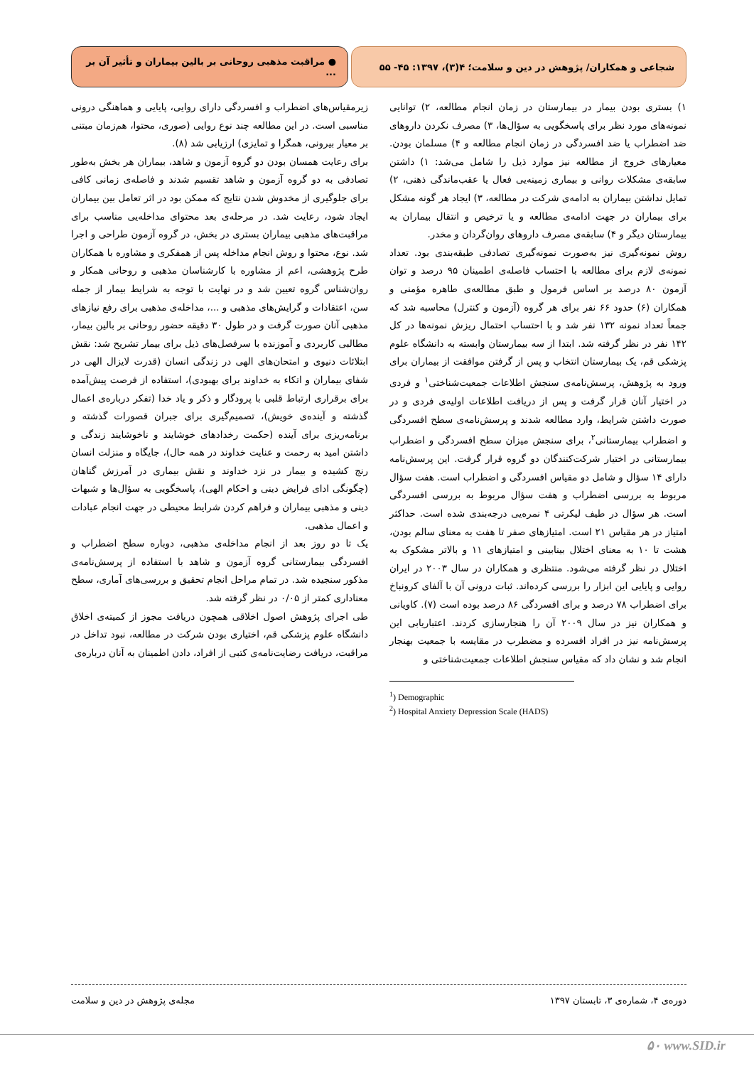شجاعی و همکاران/ پژوهش در دین و سلامت؛ ۴(۳)، ۱۳۹۷: ۴۵- ۵۵ ● مراقبت مذهبی روحانی بر بالین بیماران و تأثیر آن بر ...
۱) بستری بودن بیمار در بیمارستان در زمان انجام مطالعه، ۲) توانایی نمونه‌های مورد نظر برای پاسخگویی به سؤال‌ها، ۳) مصرف نکردن داروهای ضد اضطراب یا ضد افسردگی در زمان انجام مطالعه و ۴) مسلمان بودن. معیارهای خروج از مطالعه نیز موارد ذیل را شامل می‌شد: ۱) داشتن سابقه‌ی مشکلات روانی و بیماری زمینه‌یی فعال یا عقب‌ماندگی ذهنی، ۲) تمایل نداشتن بیماران به ادامه‌ی شرکت در مطالعه، ۳) ایجاد هر گونه مشکل برای بیماران در جهت ادامه‌ی مطالعه و یا ترخیص و انتقال بیماران به بیمارستان دیگر و ۴) سابقه‌ی مصرف داروهای روان‌گردان و مخدر.
روش نمونه‌گیری نیز به‌صورت نمونه‌گیری تصادفی طبقه‌بندی بود. تعداد نمونه‌ی لازم برای مطالعه با احتساب فاصله‌ی اطمینان ۹۵ درصد و توان آزمون ۸۰ درصد بر اساس فرمول و طبق مطالعه‌ی طاهره مؤمنی و همکاران (۶) حدود ۶۶ نفر برای هر گروه (آزمون و کنترل) محاسبه شد که جمعاً تعداد نمونه ۱۳۲ نفر شد و با احتساب احتمال ریزش نمونه‌ها در کل ۱۴۲ نفر در نظر گرفته شد. ابتدا از سه بیمارستان وابسته به دانشگاه علوم پزشکی قم، یک بیمارستان انتخاب و پس از گرفتن موافقت از بیماران برای ورود به پژوهش، پرسش‌نامه‌ی سنجش اطلاعات جمعیت‌شناختی<sup>۱</sup> و فردی در اختیار آنان قرار گرفت و پس از دریافت اطلاعات اولیه‌ی فردی و در صورت داشتن شرایط، وارد مطالعه شدند و پرسش‌نامه‌ی سطح افسردگی و اضطراب بیمارستانی<sup>۲</sup>، برای سنجش میزان سطح افسردگی و اضطراب بیمارستانی در اختیار شرکت‌کنندگان دو گروه قرار گرفت. این پرسش‌نامه دارای ۱۴ سؤال و شامل دو مقیاس افسردگی و اضطراب است. هفت سؤال مربوط به بررسی اضطراب و هفت سؤال مربوط به بررسی افسردگی است. هر سؤال در طیف لیکرتی ۴ نمره‌یی درجه‌بندی شده است. حداکثر امتیاز در هر مقیاس ۲۱ است. امتیازهای صفر تا هفت به معنای سالم بودن، هشت تا ۱۰ به معنای اختلال بینابینی و امتیازهای ۱۱ و بالاتر مشکوک به اختلال در نظر گرفته می‌شود. منتظری و همکاران در سال ۲۰۰۳ در ایران روایی و پایایی این ابزار را بررسی کرده‌اند. ثبات درونی آن با آلفای کرونباخ برای اضطراب ۷۸ درصد و برای افسردگی ۸۶ درصد بوده است (۷). کاویانی و همکاران نیز در سال ۲۰۰۹ آن را هنجارسازی کردند. اعتباریابی این پرسش‌نامه نیز در افراد افسرده و مضطرب در مقایسه با جمعیت بهنجار انجام شد و نشان داد که مقیاس سنجش اطلاعات جمعیت‌شناختی و
<sup>1</sup>) Demographic
<sup>2</sup>) Hospital Anxiety Depression Scale (HADS)
زیرمقیاس‌های اضطراب و افسردگی دارای روایی، پایایی و هماهنگی درونی مناسبی است. در این مطالعه چند نوع روایی (صوری، محتوا، هم‌زمان مبتنی بر معیار بیرونی، همگرا و تمایزی) ارزیابی شد (۸).
برای رعایت همسان بودن دو گروه آزمون و شاهد، بیماران هر بخش به‌طور تصادفی به دو گروه آزمون و شاهد تقسیم شدند و فاصله‌ی زمانی کافی برای جلوگیری از مخدوش شدن نتایج که ممکن بود در اثر تعامل بین بیماران ایجاد شود، رعایت شد. در مرحله‌ی بعد محتوای مداخله‌یی مناسب برای مراقبت‌های مذهبی بیماران بستری در بخش، در گروه آزمون طراحی و اجرا شد. نوع، محتوا و روش انجام مداخله پس از همفکری و مشاوره با همکاران طرح پژوهشی، اعم از مشاوره با کارشناسان مذهبی و روحانی همکار و روان‌شناس گروه تعیین شد و در نهایت با توجه به شرایط بیمار از جمله سن، اعتقادات و گرایش‌های مذهبی و ...، مداخله‌ی مذهبی برای رفع نیازهای مذهبی آنان صورت گرفت و در طول ۳۰ دقیقه حضور روحانی بر بالین بیمار، مطالبی کاربردی و آموزنده با سرفصل‌های ذیل برای بیمار تشریح شد: نقش ابتلائات دنیوی و امتحان‌های الهی در زندگی انسان (قدرت لایزال الهی در شفای بیماران و اتکاء به خداوند برای بهبودی)، استفاده از فرصت پیش‌آمده برای برقراری ارتباط قلبی با پرودگار و ذکر و یاد خدا (تفکر درباره‌ی اعمال گذشته و آینده‌ی خویش)، تصمیم‌گیری برای جبران قصورات گذشته و برنامه‌ریزی برای آینده (حکمت رخدادهای خوشایند و ناخوشایند زندگی و داشتن امید به رحمت و عنایت خداوند در همه حال)، جایگاه و منزلت انسان رنج کشیده و بیمار در نزد خداوند و نقش بیماری در آمرزش گناهان (چگونگی ادای فرایض دینی و احکام الهی)، پاسخگویی به سؤال‌ها و شبهات دینی و مذهبی بیماران و فراهم کردن شرایط محیطی در جهت انجام عبادات و اعمال مذهبی.
یک تا دو روز بعد از انجام مداخله‌ی مذهبی، دوباره سطح اضطراب و افسردگی بیمارستانی گروه آزمون و شاهد با استفاده از پرسش‌نامه‌ی مذکور سنجیده شد. در تمام مراحل انجام تحقیق و بررسی‌های آماری، سطح معناداری کمتر از ۰/۰۵ در نظر گرفته شد.
طی اجرای پژوهش اصول اخلاقی همچون دریافت مجوز از کمیته‌ی اخلاق دانشگاه علوم پزشکی قم، اختیاری بودن شرکت در مطالعه، نبود تداخل در مراقبت، دریافت رضایت‌نامه‌ی کتبی از افراد، دادن اطمینان به آنان درباره‌ی
دوره‌ی ۴، شماره‌ی ۳، تابستان ۱۳۹۷ مجله‌ی پژوهش در دین و سلامت
۵۰ www.SID.ir